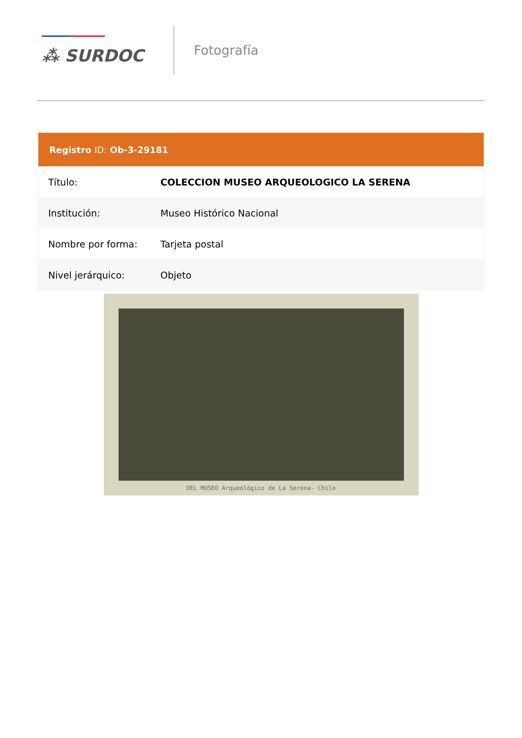⁂ SURDOC
Fotografía
| Registro ID: Ob-3-29181 | |
| --- | --- |
| Título: | COLECCION MUSEO ARQUEOLOGICO LA SERENA |
| Institución: | Museo Histórico Nacional |
| Nombre por forma: | Tarjeta postal |
| Nivel jerárquico: | Objeto |
DEL MUSEO Arqueológico de La Serena- Chile